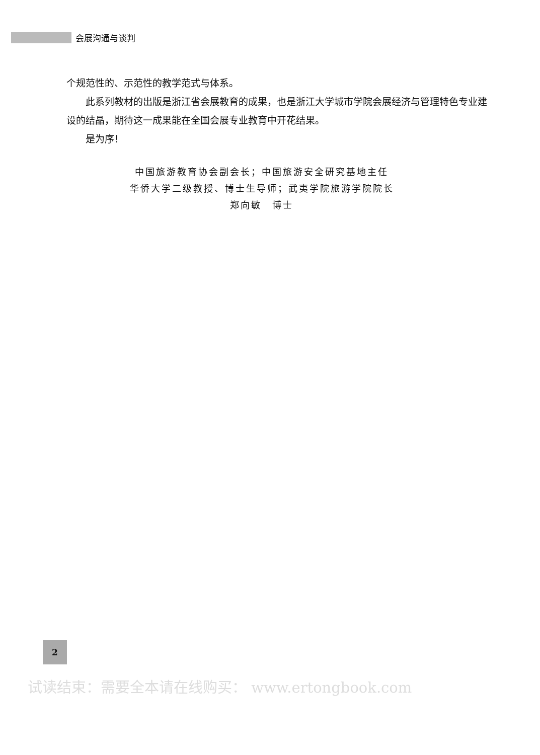会展沟通与谈判
个规范性的、示范性的教学范式与体系。
此系列教材的出版是浙江省会展教育的成果，也是浙江大学城市学院会展经济与管理特色专业建设的结晶，期待这一成果能在全国会展专业教育中开花结果。
是为序！
中国旅游教育协会副会长；中国旅游安全研究基地主任
华侨大学二级教授、博士生导师；武夷学院旅游学院院长
郑向敏　博士
2
试读结束：需要全本请在线购买： www.ertongbook.com